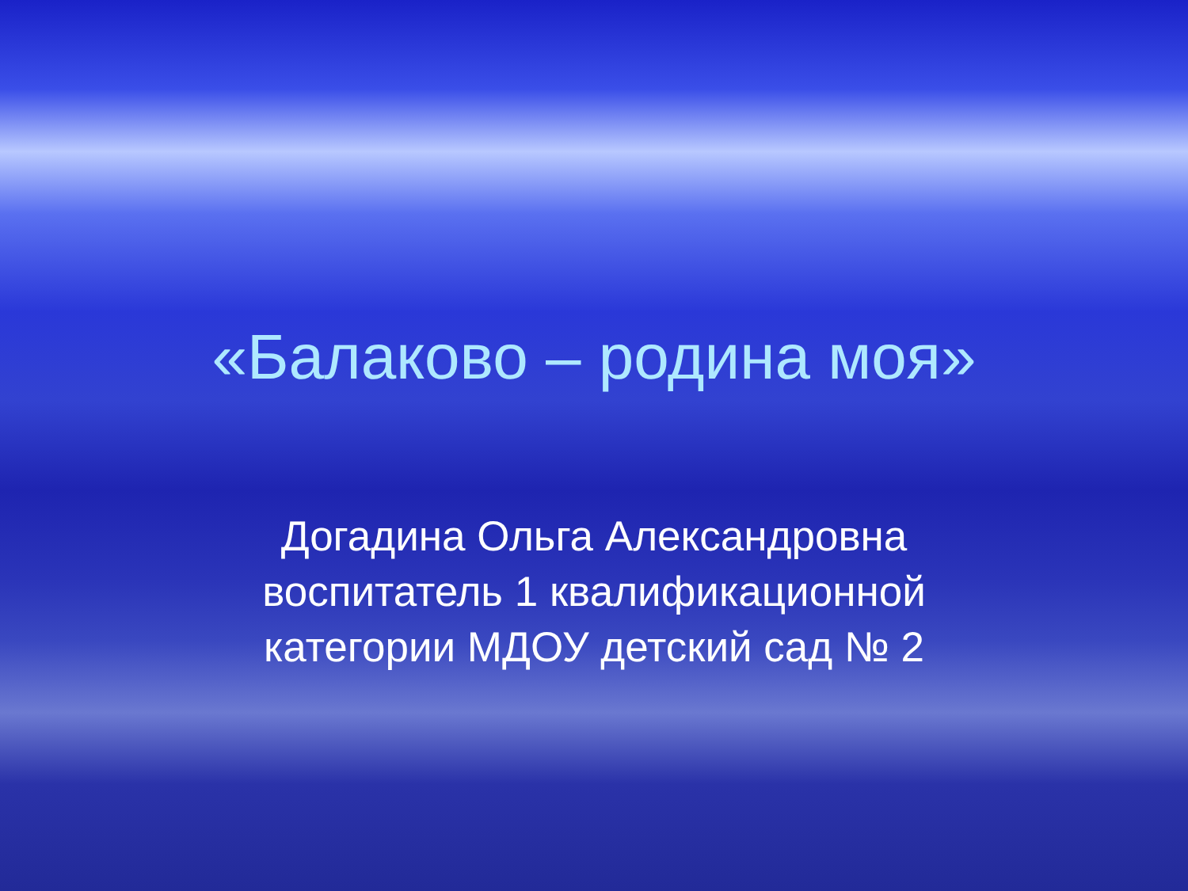«Балаково – родина моя»
Догадина Ольга Александровна
воспитатель 1 квалификационной
категории МДОУ детский сад № 2